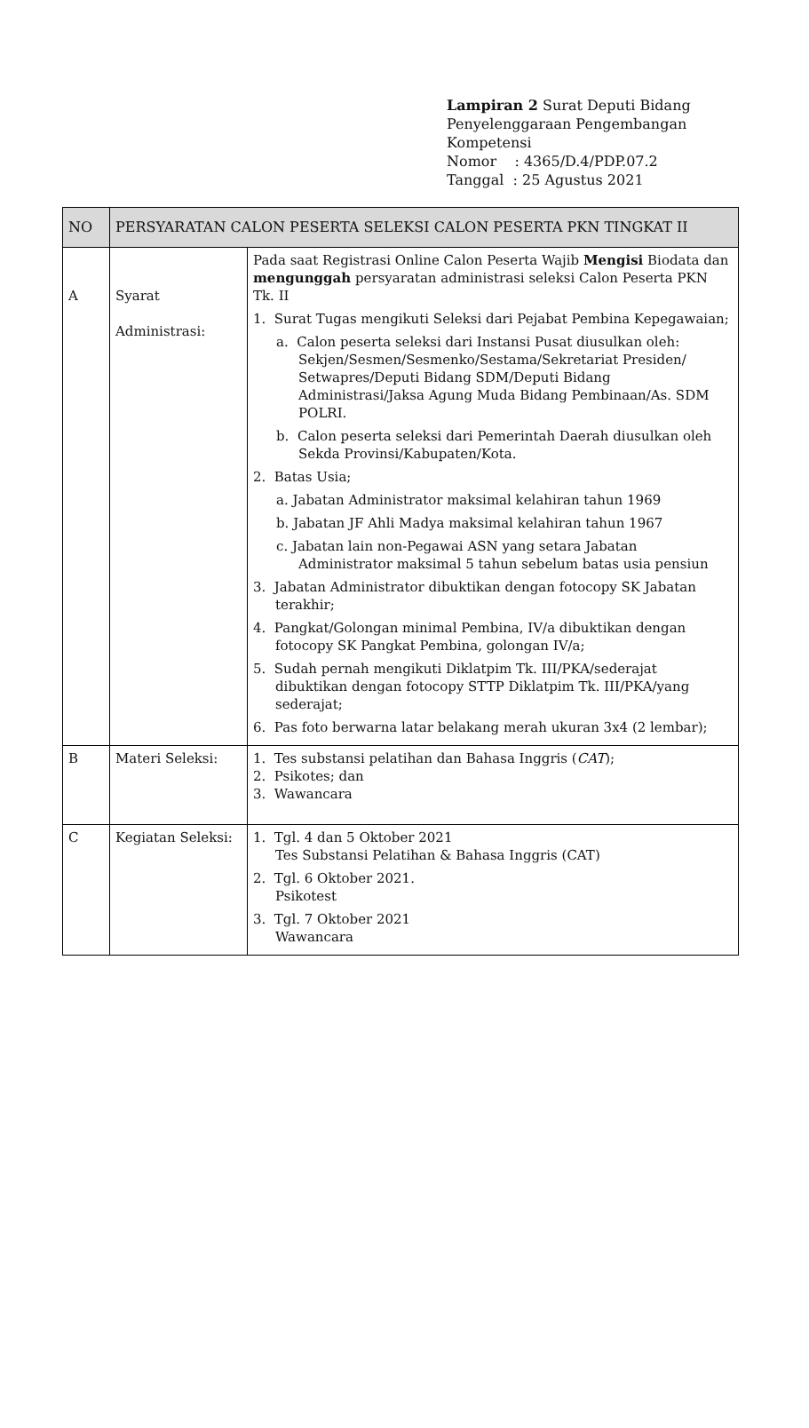Lampiran 2 Surat Deputi Bidang
Penyelenggaraan Pengembangan
Kompetensi
Nomor : 4365/D.4/PDP.07.2
Tanggal : 25 Agustus 2021
| NO | PERSYARATAN CALON PESERTA SELEKSI CALON PESERTA PKN TINGKAT II | |
| --- | --- | --- |
| A | Syarat Administrasi: | Pada saat Registrasi Online Calon Peserta Wajib Mengisi Biodata dan mengunggah persyaratan administrasi seleksi Calon Peserta PKN Tk. II 1. Surat Tugas mengikuti Seleksi dari Pejabat Pembina Kepegawaian; a. Calon peserta seleksi dari Instansi Pusat diusulkan oleh: Sekjen/Sesmen/Sesmenko/Sestama/Sekretariat Presiden/ Setwapres/Deputi Bidang SDM/Deputi Bidang Administrasi/Jaksa Agung Muda Bidang Pembinaan/As. SDM POLRI. b. Calon peserta seleksi dari Pemerintah Daerah diusulkan oleh Sekda Provinsi/Kabupaten/Kota. 2. Batas Usia; a. Jabatan Administrator maksimal kelahiran tahun 1969 b. Jabatan JF Ahli Madya maksimal kelahiran tahun 1967 c. Jabatan lain non-Pegawai ASN yang setara Jabatan Administrator maksimal 5 tahun sebelum batas usia pensiun 3. Jabatan Administrator dibuktikan dengan fotocopy SK Jabatan terakhir; 4. Pangkat/Golongan minimal Pembina, IV/a dibuktikan dengan fotocopy SK Pangkat Pembina, golongan IV/a; 5. Sudah pernah mengikuti Diklatpim Tk. III/PKA/sederajat dibuktikan dengan fotocopy STTP Diklatpim Tk. III/PKA/yang sederajat; 6. Pas foto berwarna latar belakang merah ukuran 3x4 (2 lembar); |
| B | Materi Seleksi: | 1. Tes substansi pelatihan dan Bahasa Inggris ( CAT ); 2. Psikotes; dan 3. Wawancara |
| C | Kegiatan Seleksi: | 1. Tgl. 4 dan 5 Oktober 2021 Tes Substansi Pelatihan & Bahasa Inggris (CAT) 2. Tgl. 6 Oktober 2021. Psikotest 3. Tgl. 7 Oktober 2021 Wawancara |